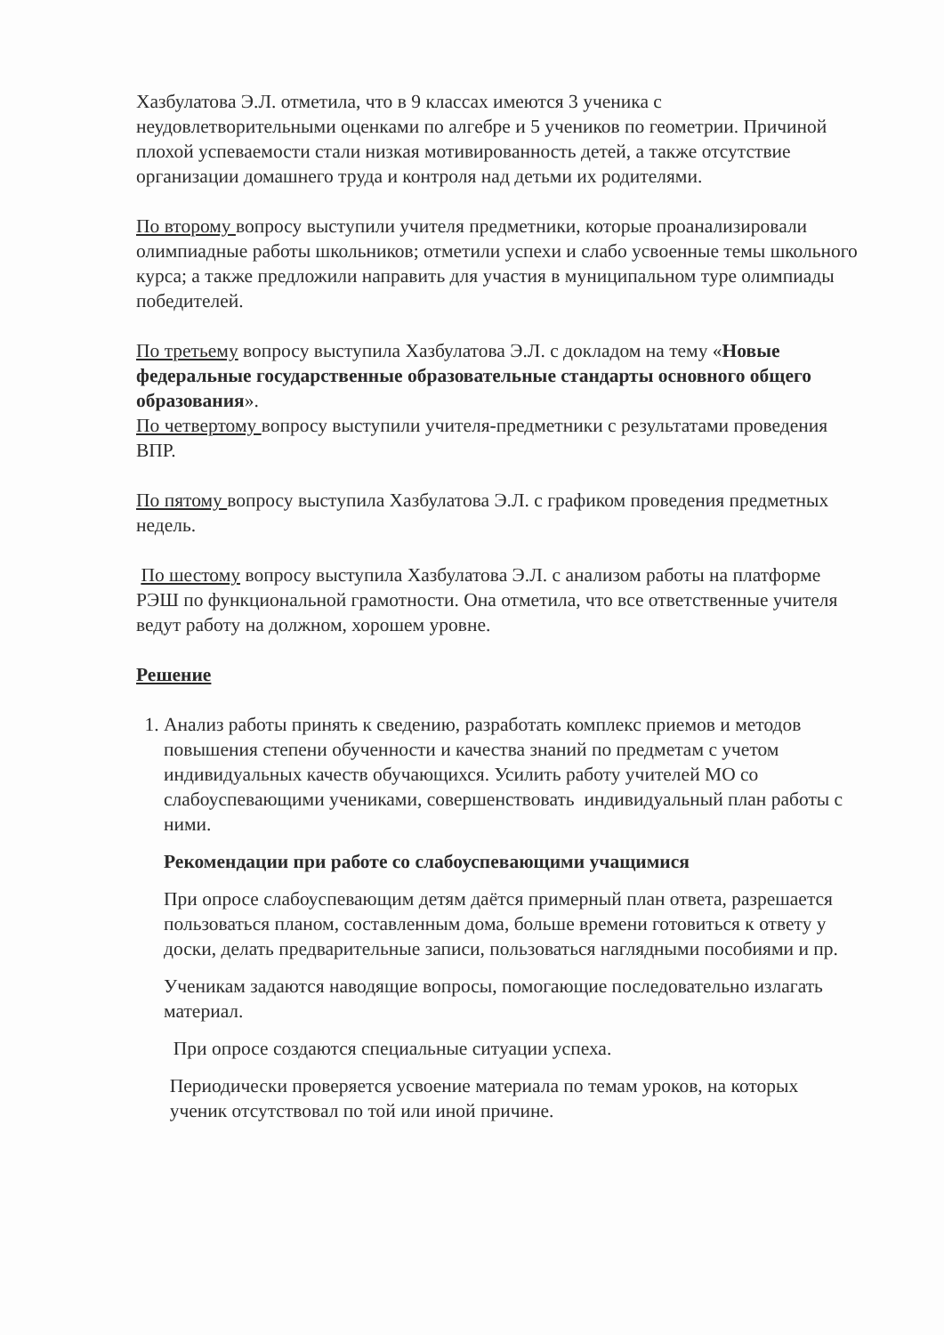Хазбулатова Э.Л. отметила, что в 9 классах имеются 3 ученика с неудовлетворительными оценками по алгебре и 5 учеников по геометрии. Причиной плохой успеваемости стали низкая мотивированность детей, а также отсутствие организации домашнего труда и контроля над детьми их родителями.
По второму вопросу выступили учителя предметники, которые проанализировали олимпиадные работы школьников; отметили успехи и слабо усвоенные темы школьного курса; а также предложили направить для участия в муниципальном туре олимпиады победителей.
По третьему вопросу выступила Хазбулатова Э.Л. с докладом на тему «Новые федеральные государственные образовательные стандарты основного общего образования».
По четвертому вопросу выступили учителя-предметники с результатами проведения ВПР.
По пятому вопросу выступила Хазбулатова Э.Л. с графиком проведения предметных недель.
По шестому вопросу выступила Хазбулатова Э.Л. с анализом работы на платформе РЭШ по функциональной грамотности. Она отметила, что все ответственные учителя ведут работу на должном, хорошем уровне.
Решение
1. Анализ работы принять к сведению, разработать комплекс приемов и методов повышения степени обученности и качества знаний по предметам с учетом индивидуальных качеств обучающихся. Усилить работу учителей МО со слабоуспевающими учениками, совершенствовать индивидуальный план работы с ними.
Рекомендации при работе со слабоуспевающими учащимися
При опросе слабоуспевающим детям даётся примерный план ответа, разрешается пользоваться планом, составленным дома, больше времени готовиться к ответу у доски, делать предварительные записи, пользоваться наглядными пособиями и пр.
Ученикам задаются наводящие вопросы, помогающие последовательно излагать материал.
При опросе создаются специальные ситуации успеха.
Периодически проверяется усвоение материала по темам уроков, на которых ученик отсутствовал по той или иной причине.